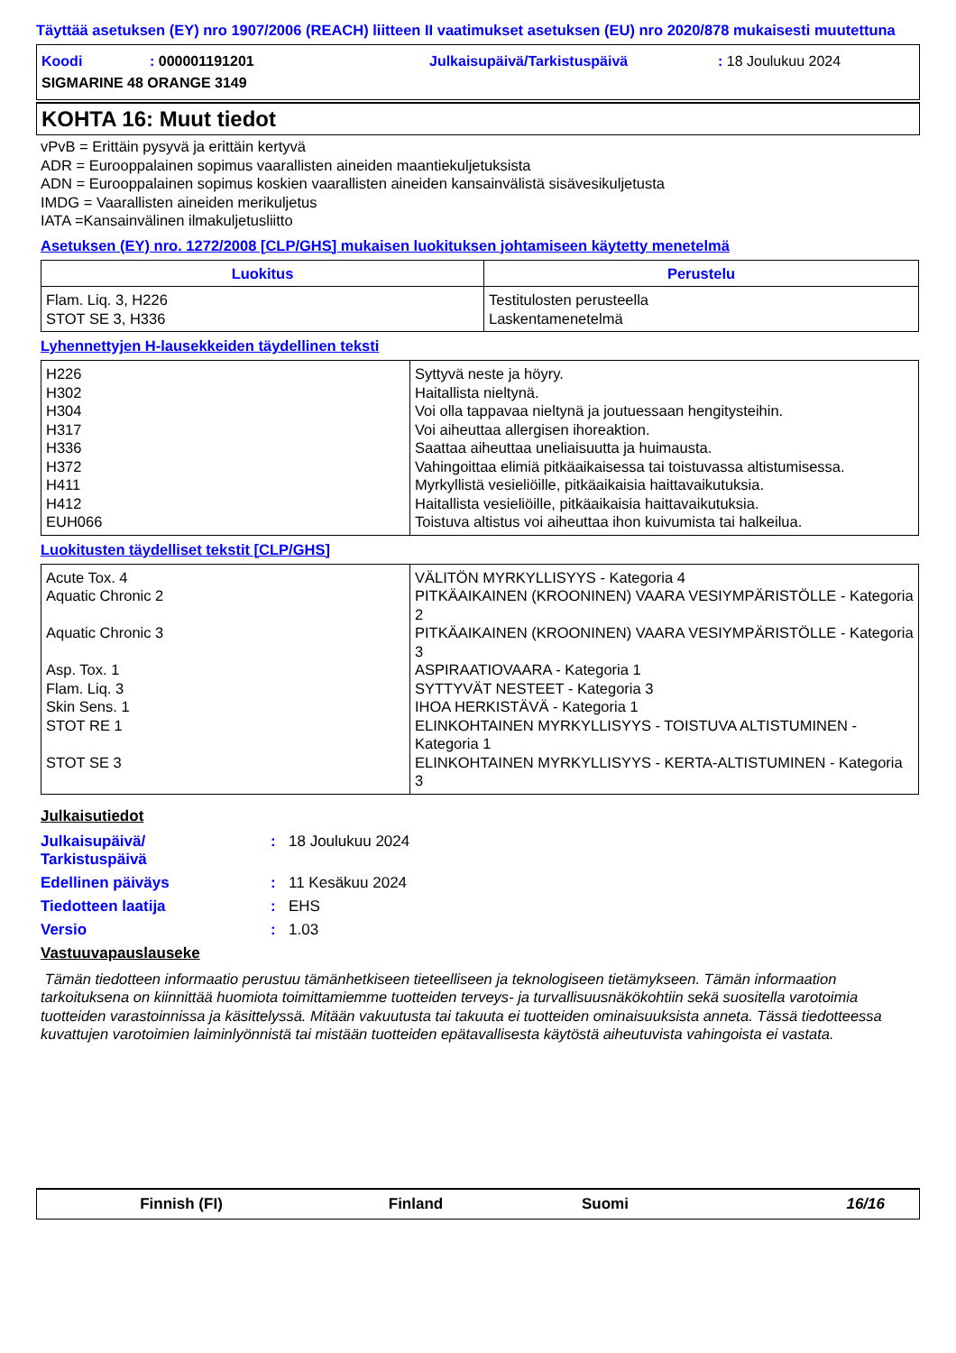Täyttää asetuksen (EY) nro 1907/2006 (REACH) liitteen II vaatimukset asetuksen (EU) nro 2020/878 mukaisesti muutettuna
Koodi
: 000001191201
Julkaisupäivä/Tarkistuspäivä
: 18 Joulukuu 2024
SIGMARINE 48 ORANGE 3149
KOHTA 16: Muut tiedot
vPvB = Erittäin pysyvä ja erittäin kertyvä
ADR = Eurooppalainen sopimus vaarallisten aineiden maantiekuljetuksista
ADN = Eurooppalainen sopimus koskien vaarallisten aineiden kansainvälistä sisävesikuljetusta
IMDG = Vaarallisten aineiden merikuljetus
IATA =Kansainvälinen ilmakuljetusliitto
Asetuksen (EY) nro. 1272/2008 [CLP/GHS] mukaisen luokituksen johtamiseen käytetty menetelmä
| Luokitus | Perustelu |
| --- | --- |
| Flam. Liq. 3, H226 STOT SE 3, H336 | Testitulosten perusteella Laskentamenetelmä |
Lyhennettyjen H-lausekkeiden täydellinen teksti
| H226 H302 H304 H317 H336 H372 H411 H412 EUH066 | Syttyvä neste ja höyry. Haitallista nieltynä. Voi olla tappavaa nieltynä ja joutuessaan hengitysteihin. Voi aiheuttaa allergisen ihoreaktion. Saattaa aiheuttaa uneliaisuutta ja huimausta. Vahingoittaa elimiä pitkäaikaisessa tai toistuvassa altistumisessa. Myrkyllistä vesieliöille, pitkäaikaisia haittavaikutuksia. Haitallista vesieliöille, pitkäaikaisia haittavaikutuksia. Toistuva altistus voi aiheuttaa ihon kuivumista tai halkeilua. |
Luokitusten täydelliset tekstit [CLP/GHS]
| Acute Tox. 4 Aquatic Chronic 2 Aquatic Chronic 3 Asp. Tox. 1 Flam. Liq. 3 Skin Sens. 1 STOT RE 1 STOT SE 3 | VÄLITÖN MYRKYLLISYYS - Kategoria 4 PITKÄAIKAINEN (KROONINEN) VAARA VESIYMPÄRISTÖLLE - Kategoria 2 PITKÄAIKAINEN (KROONINEN) VAARA VESIYMPÄRISTÖLLE - Kategoria 3 ASPIRAATIOVAARA - Kategoria 1 SYTTYVÄT NESTEET - Kategoria 3 IHOA HERKISTÄVÄ - Kategoria 1 ELINKOHTAINEN MYRKYLLISYYS - TOISTUVA ALTISTUMINEN - Kategoria 1 ELINKOHTAINEN MYRKYLLISYYS - KERTA-ALTISTUMINEN - Kategoria 3 |
Julkaisutiedot
Julkaisupäivä/
Tarkistuspäivä
: 18 Joulukuu 2024
Edellinen päiväys : 11 Kesäkuu 2024
Tiedotteen laatija : EHS
Versio : 1.03
Vastuuvapauslauseke
Tämän tiedotteen informaatio perustuu tämänhetkiseen tieteelliseen ja teknologiseen tietämykseen. Tämän informaation tarkoituksena on kiinnittää huomiota toimittamiemme tuotteiden terveys- ja turvallisuusnäkökohtiin sekä suositella varotoimia tuotteiden varastoinnissa ja käsittelyssä. Mitään vakuutusta tai takuuta ei tuotteiden ominaisuuksista anneta. Tässä tiedotteessa kuvattujen varotoimien laiminlyönnistä tai mistään tuotteiden epätavallisesta käytöstä aiheutuvista vahingoista ei vastata.
Finnish (FI) Finland Suomi 16/16